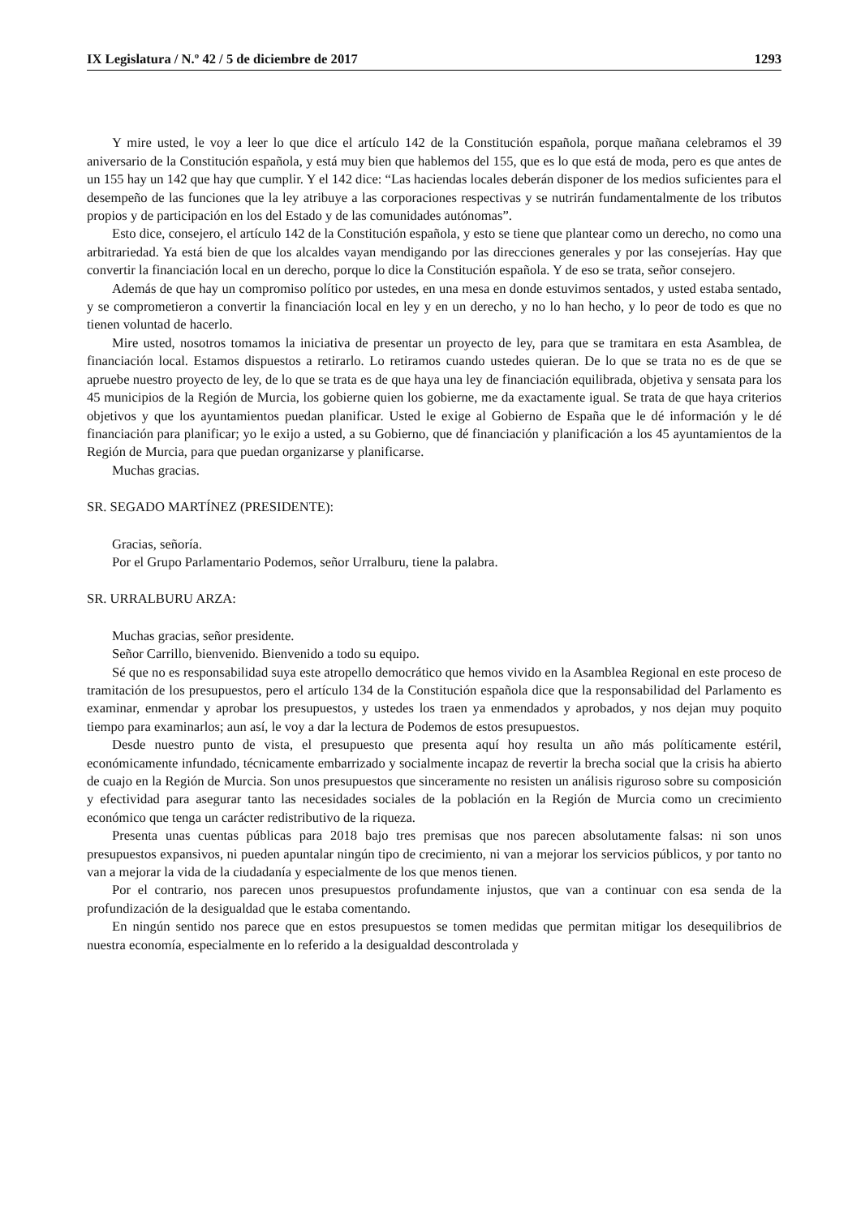IX Legislatura / N.º 42 / 5 de diciembre de 2017 1293
Y mire usted, le voy a leer lo que dice el artículo 142 de la Constitución española, porque mañana celebramos el 39 aniversario de la Constitución española, y está muy bien que hablemos del 155, que es lo que está de moda, pero es que antes de un 155 hay un 142 que hay que cumplir. Y el 142 dice: “Las haciendas locales deberán disponer de los medios suficientes para el desempeño de las funciones que la ley atribuye a las corporaciones respectivas y se nutrirán fundamentalmente de los tributos propios y de participación en los del Estado y de las comunidades autónomas”.
Esto dice, consejero, el artículo 142 de la Constitución española, y esto se tiene que plantear como un derecho, no como una arbitrariedad. Ya está bien de que los alcaldes vayan mendigando por las direcciones generales y por las consejerías. Hay que convertir la financiación local en un derecho, porque lo dice la Constitución española. Y de eso se trata, señor consejero.
Además de que hay un compromiso político por ustedes, en una mesa en donde estuvimos sentados, y usted estaba sentado, y se comprometieron a convertir la financiación local en ley y en un derecho, y no lo han hecho, y lo peor de todo es que no tienen voluntad de hacerlo.
Mire usted, nosotros tomamos la iniciativa de presentar un proyecto de ley, para que se tramitara en esta Asamblea, de financiación local. Estamos dispuestos a retirarlo. Lo retiramos cuando ustedes quieran. De lo que se trata no es de que se apruebe nuestro proyecto de ley, de lo que se trata es de que haya una ley de financiación equilibrada, objetiva y sensata para los 45 municipios de la Región de Murcia, los gobierne quien los gobierne, me da exactamente igual. Se trata de que haya criterios objetivos y que los ayuntamientos puedan planificar. Usted le exige al Gobierno de España que le dé información y le dé financiación para planificar; yo le exijo a usted, a su Gobierno, que dé financiación y planificación a los 45 ayuntamientos de la Región de Murcia, para que puedan organizarse y planificarse.
Muchas gracias.
SR. SEGADO MARTÍNEZ (PRESIDENTE):
Gracias, señoría.
Por el Grupo Parlamentario Podemos, señor Urralburu, tiene la palabra.
SR. URRALBURU ARZA:
Muchas gracias, señor presidente.
Señor Carrillo, bienvenido. Bienvenido a todo su equipo.
Sé que no es responsabilidad suya este atropello democrático que hemos vivido en la Asamblea Regional en este proceso de tramitación de los presupuestos, pero el artículo 134 de la Constitución española dice que la responsabilidad del Parlamento es examinar, enmendar y aprobar los presupuestos, y ustedes los traen ya enmendados y aprobados, y nos dejan muy poquito tiempo para examinarlos; aun así, le voy a dar la lectura de Podemos de estos presupuestos.
Desde nuestro punto de vista, el presupuesto que presenta aquí hoy resulta un año más políticamente estéril, económicamente infundado, técnicamente embarrizado y socialmente incapaz de revertir la brecha social que la crisis ha abierto de cuajo en la Región de Murcia. Son unos presupuestos que sinceramente no resisten un análisis riguroso sobre su composición y efectividad para asegurar tanto las necesidades sociales de la población en la Región de Murcia como un crecimiento económico que tenga un carácter redistributivo de la riqueza.
Presenta unas cuentas públicas para 2018 bajo tres premisas que nos parecen absolutamente falsas: ni son unos presupuestos expansivos, ni pueden apuntalar ningún tipo de crecimiento, ni van a mejorar los servicios públicos, y por tanto no van a mejorar la vida de la ciudadanía y especialmente de los que menos tienen.
Por el contrario, nos parecen unos presupuestos profundamente injustos, que van a continuar con esa senda de la profundización de la desigualdad que le estaba comentando.
En ningún sentido nos parece que en estos presupuestos se tomen medidas que permitan mitigar los desequilibrios de nuestra economía, especialmente en lo referido a la desigualdad descontrolada y